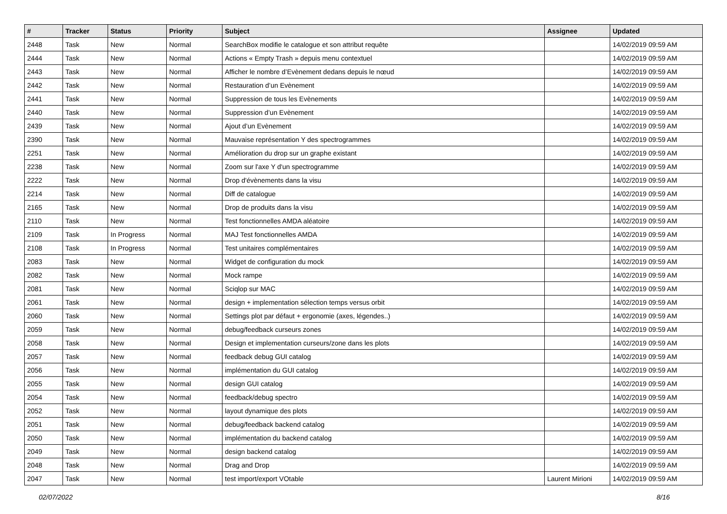| # | Tracker | Status | Priority | Subject | Assignee | Updated |
| --- | --- | --- | --- | --- | --- | --- |
| 2448 | Task | New | Normal | SearchBox modifie le catalogue et son attribut requête | | 14/02/2019 09:59 AM |
| 2444 | Task | New | Normal | Actions « Empty Trash » depuis menu contextuel | | 14/02/2019 09:59 AM |
| 2443 | Task | New | Normal | Afficher le nombre d’Evènement dedans depuis le nœud | | 14/02/2019 09:59 AM |
| 2442 | Task | New | Normal | Restauration d’un Evènement | | 14/02/2019 09:59 AM |
| 2441 | Task | New | Normal | Suppression de tous les Evènements | | 14/02/2019 09:59 AM |
| 2440 | Task | New | Normal | Suppression d’un Evènement | | 14/02/2019 09:59 AM |
| 2439 | Task | New | Normal | Ajout d’un Evènement | | 14/02/2019 09:59 AM |
| 2390 | Task | New | Normal | Mauvaise représentation Y des spectrogrammes | | 14/02/2019 09:59 AM |
| 2251 | Task | New | Normal | Amélioration du drop sur un graphe existant | | 14/02/2019 09:59 AM |
| 2238 | Task | New | Normal | Zoom sur l'axe Y d'un spectrogramme | | 14/02/2019 09:59 AM |
| 2222 | Task | New | Normal | Drop d'évènements dans la visu | | 14/02/2019 09:59 AM |
| 2214 | Task | New | Normal | Diff de catalogue | | 14/02/2019 09:59 AM |
| 2165 | Task | New | Normal | Drop de produits dans la visu | | 14/02/2019 09:59 AM |
| 2110 | Task | New | Normal | Test fonctionnelles AMDA aléatoire | | 14/02/2019 09:59 AM |
| 2109 | Task | In Progress | Normal | MAJ Test fonctionnelles AMDA | | 14/02/2019 09:59 AM |
| 2108 | Task | In Progress | Normal | Test unitaires complémentaires | | 14/02/2019 09:59 AM |
| 2083 | Task | New | Normal | Widget de configuration du mock | | 14/02/2019 09:59 AM |
| 2082 | Task | New | Normal | Mock rampe | | 14/02/2019 09:59 AM |
| 2081 | Task | New | Normal | Sciqlop sur MAC | | 14/02/2019 09:59 AM |
| 2061 | Task | New | Normal | design + implementation sélection temps versus orbit | | 14/02/2019 09:59 AM |
| 2060 | Task | New | Normal | Settings plot par défaut + ergonomie (axes, légendes..) | | 14/02/2019 09:59 AM |
| 2059 | Task | New | Normal | debug/feedback curseurs zones | | 14/02/2019 09:59 AM |
| 2058 | Task | New | Normal | Design et implementation curseurs/zone dans les plots | | 14/02/2019 09:59 AM |
| 2057 | Task | New | Normal | feedback debug GUI catalog | | 14/02/2019 09:59 AM |
| 2056 | Task | New | Normal | implémentation du GUI catalog | | 14/02/2019 09:59 AM |
| 2055 | Task | New | Normal | design GUI catalog | | 14/02/2019 09:59 AM |
| 2054 | Task | New | Normal | feedback/debug spectro | | 14/02/2019 09:59 AM |
| 2052 | Task | New | Normal | layout dynamique des plots | | 14/02/2019 09:59 AM |
| 2051 | Task | New | Normal | debug/feedback backend catalog | | 14/02/2019 09:59 AM |
| 2050 | Task | New | Normal | implémentation du backend catalog | | 14/02/2019 09:59 AM |
| 2049 | Task | New | Normal | design backend catalog | | 14/02/2019 09:59 AM |
| 2048 | Task | New | Normal | Drag and Drop | | 14/02/2019 09:59 AM |
| 2047 | Task | New | Normal | test import/export VOtable | Laurent Mirioni | 14/02/2019 09:59 AM |
02/07/2022 8/16